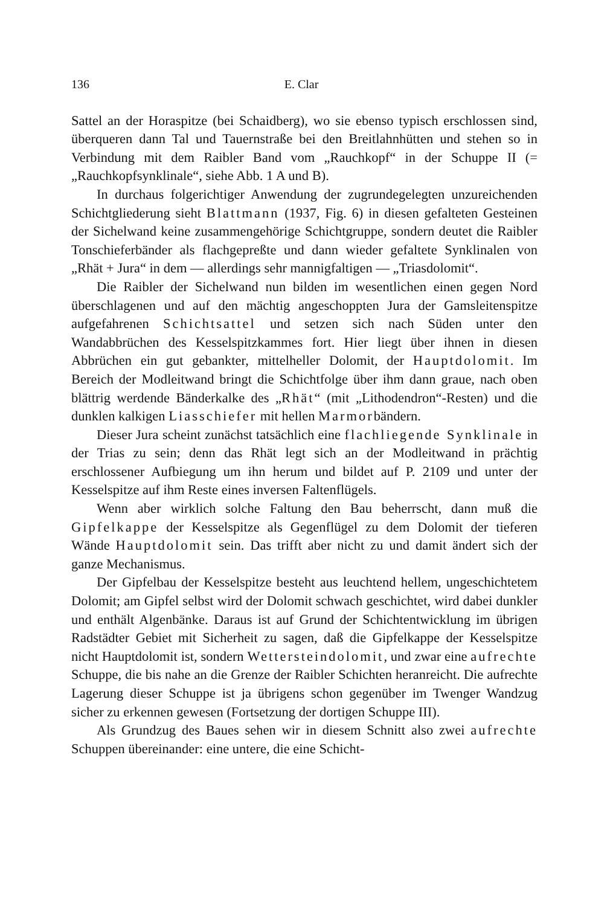136 E. Clar
Sattel an der Horaspitze (bei Schaidberg), wo sie ebenso typisch erschlossen sind, überqueren dann Tal und Tauernstraße bei den Breitlahnhütten und stehen so in Verbindung mit dem Raibler Band vom „Rauchkopf“ in der Schuppe II (= „Rauchkopfsynklinale“, siehe Abb. 1 A und B).
In durchaus folgerichtiger Anwendung der zugrundegelegten unzureichenden Schichtgliederung sieht Blattmann (1937, Fig. 6) in diesen gefalteten Gesteinen der Sichelwand keine zusammengehörige Schichtgruppe, sondern deutet die Raibler Tonschieferbänder als flachgepreßte und dann wieder gefaltete Synklinalen von „Rhät + Jura“ in dem — allerdings sehr mannigfaltigen — „Triasdolomit“.
Die Raibler der Sichelwand nun bilden im wesentlichen einen gegen Nord überschlagenen und auf den mächtig angeschoppten Jura der Gamsleitenspitze aufgefahrenen Schichtsattel und setzen sich nach Süden unter den Wandabbrüchen des Kesselspitzkammes fort. Hier liegt über ihnen in diesen Abbrüchen ein gut gebankter, mittelheller Dolomit, der Hauptdolomit. Im Bereich der Modleitwand bringt die Schichtfolge über ihm dann graue, nach oben blättrig werdende Bänderkalke des „Rhät“ (mit „Lithodendron“-Resten) und die dunklen kalkigen Liasschiefer mit hellen Marmorbändern.
Dieser Jura scheint zunächst tatsächlich eine flachliegende Synklinale in der Trias zu sein; denn das Rhät legt sich an der Modleitwand in prächtig erschlossener Aufbiegung um ihn herum und bildet auf P. 2109 und unter der Kesselspitze auf ihm Reste eines inversen Faltenflügels.
Wenn aber wirklich solche Faltung den Bau beherrscht, dann muß die Gipfelkappe der Kesselspitze als Gegenflügel zu dem Dolomit der tieferen Wände Hauptdolomit sein. Das trifft aber nicht zu und damit ändert sich der ganze Mechanismus.
Der Gipfelbau der Kesselspitze besteht aus leuchtend hellem, ungeschichtetem Dolomit; am Gipfel selbst wird der Dolomit schwach geschichtet, wird dabei dunkler und enthält Algenbänke. Daraus ist auf Grund der Schichtentwicklung im übrigen Radstädter Gebiet mit Sicherheit zu sagen, daß die Gipfelkappe der Kesselspitze nicht Hauptdolomit ist, sondern Wettersteindolomit, und zwar eine aufrechte Schuppe, die bis nahe an die Grenze der Raibler Schichten heranreicht. Die aufrechte Lagerung dieser Schuppe ist ja übrigens schon gegenüber im Twenger Wandzug sicher zu erkennen gewesen (Fortsetzung der dortigen Schuppe III).
Als Grundzug des Baues sehen wir in diesem Schnitt also zwei aufrechte Schuppen übereinander: eine untere, die eine Schicht-